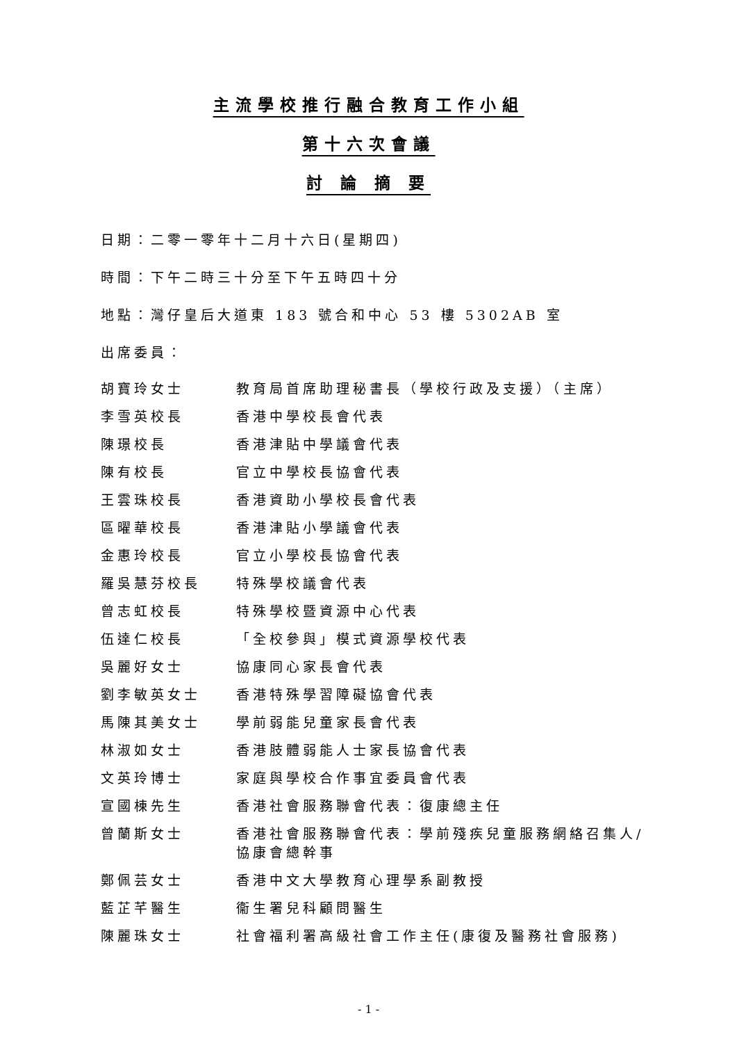主流學校推行融合教育工作小組
第十六次會議
討 論 摘 要
日期：二零一零年十二月十六日(星期四)
時間：下午二時三十分至下午五時四十分
地點：灣仔皇后大道東 183 號合和中心 53 樓 5302AB 室
出席委員：
胡寶玲女士 教育局首席助理秘書長（學校行政及支援）（主席）
李雪英校長 香港中學校長會代表
陳璟校長 香港津貼中學議會代表
陳有校長 官立中學校長協會代表
王雲珠校長 香港資助小學校長會代表
區曜華校長 香港津貼小學議會代表
金惠玲校長 官立小學校長協會代表
羅吳慧芬校長 特殊學校議會代表
曾志虹校長 特殊學校暨資源中心代表
伍達仁校長 「全校參與」模式資源學校代表
吳麗好女士 協康同心家長會代表
劉李敏英女士 香港特殊學習障礙協會代表
馬陳其美女士 學前弱能兒童家長會代表
林淑如女士 香港肢體弱能人士家長協會代表
文英玲博士 家庭與學校合作事宜委員會代表
宣國棟先生 香港社會服務聯會代表：復康總主任
曾蘭斯女士 香港社會服務聯會代表：學前殘疾兒童服務網絡召集人/協康會總幹事
鄭佩芸女士 香港中文大學教育心理學系副教授
藍芷芊醫生 衞生署兒科顧問醫生
陳麗珠女士 社會福利署高級社會工作主任(康復及醫務社會服務)
- 1 -